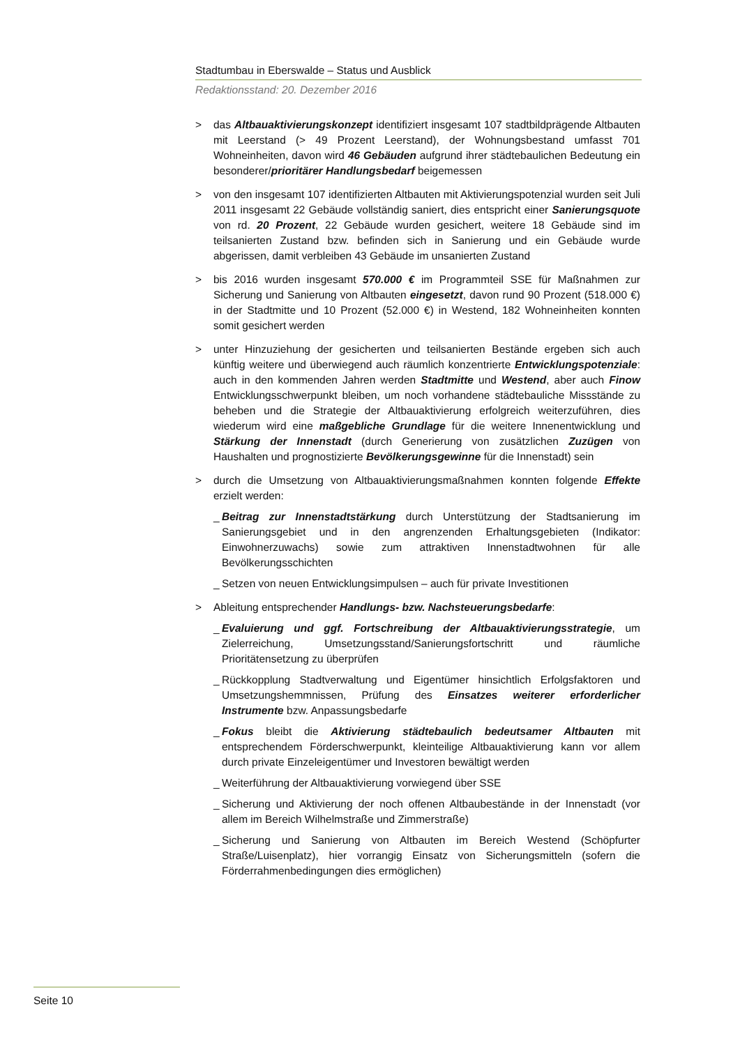Stadtumbau in Eberswalde – Status und Ausblick
Redaktionsstand: 20. Dezember 2016
> das Altbauaktivierungskonzept identifiziert insgesamt 107 stadtbildprägende Altbauten mit Leerstand (> 49 Prozent Leerstand), der Wohnungsbestand umfasst 701 Wohneinheiten, davon wird 46 Gebäuden aufgrund ihrer städtebaulichen Bedeutung ein besonderer/prioritärer Handlungsbedarf beigemessen
> von den insgesamt 107 identifizierten Altbauten mit Aktivierungspotenzial wurden seit Juli 2011 insgesamt 22 Gebäude vollständig saniert, dies entspricht einer Sanierungsquote von rd. 20 Prozent, 22 Gebäude wurden gesichert, weitere 18 Gebäude sind im teilsanierten Zustand bzw. befinden sich in Sanierung und ein Gebäude wurde abgerissen, damit verbleiben 43 Gebäude im unsanierten Zustand
> bis 2016 wurden insgesamt 570.000 € im Programmteil SSE für Maßnahmen zur Sicherung und Sanierung von Altbauten eingesetzt, davon rund 90 Prozent (518.000 €) in der Stadtmitte und 10 Prozent (52.000 €) in Westend, 182 Wohneinheiten konnten somit gesichert werden
> unter Hinzuziehung der gesicherten und teilsanierten Bestände ergeben sich auch künftig weitere und überwiegend auch räumlich konzentrierte Entwicklungspotenziale: auch in den kommenden Jahren werden Stadtmitte und Westend, aber auch Finow Entwicklungsschwerpunkt bleiben, um noch vorhandene städtebauliche Missstände zu beheben und die Strategie der Altbauaktivierung erfolgreich weiterzuführen, dies wiederum wird eine maßgebliche Grundlage für die weitere Innenentwicklung und Stärkung der Innenstadt (durch Generierung von zusätzlichen Zuzügen von Haushalten und prognostizierte Bevölkerungsgewinne für die Innenstadt) sein
> durch die Umsetzung von Altbauaktivierungsmaßnahmen konnten folgende Effekte erzielt werden:
_ Beitrag zur Innenstadtstärkung durch Unterstützung der Stadtsanierung im Sanierungsgebiet und in den angrenzenden Erhaltungsgebieten (Indikator: Einwohnerzuwachs) sowie zum attraktiven Innenstadtwohnen für alle Bevölkerungsschichten
_ Setzen von neuen Entwicklungsimpulsen – auch für private Investitionen
> Ableitung entsprechender Handlungs- bzw. Nachsteuerungsbedarfe:
_ Evaluierung und ggf. Fortschreibung der Altbauaktivierungsstrategie, um Zielerreichung, Umsetzungsstand/Sanierungsfortschritt und räumliche Prioritätensetzung zu überprüfen
_ Rückkopplung Stadtverwaltung und Eigentümer hinsichtlich Erfolgsfaktoren und Umsetzungshemmnissen, Prüfung des Einsatzes weiterer erforderlicher Instrumente bzw. Anpassungsbedarfe
_ Fokus bleibt die Aktivierung städtebaulich bedeutsamer Altbauten mit entsprechendem Förderschwerpunkt, kleinteilige Altbauaktivierung kann vor allem durch private Einzeleigentümer und Investoren bewältigt werden
_ Weiterführung der Altbauaktivierung vorwiegend über SSE
_ Sicherung und Aktivierung der noch offenen Altbaubestände in der Innenstadt (vor allem im Bereich Wilhelmstraße und Zimmerstraße)
_ Sicherung und Sanierung von Altbauten im Bereich Westend (Schöpfurter Straße/Luisenplatz), hier vorrangig Einsatz von Sicherungsmitteln (sofern die Förderrahmenbedingungen dies ermöglichen)
Seite 10